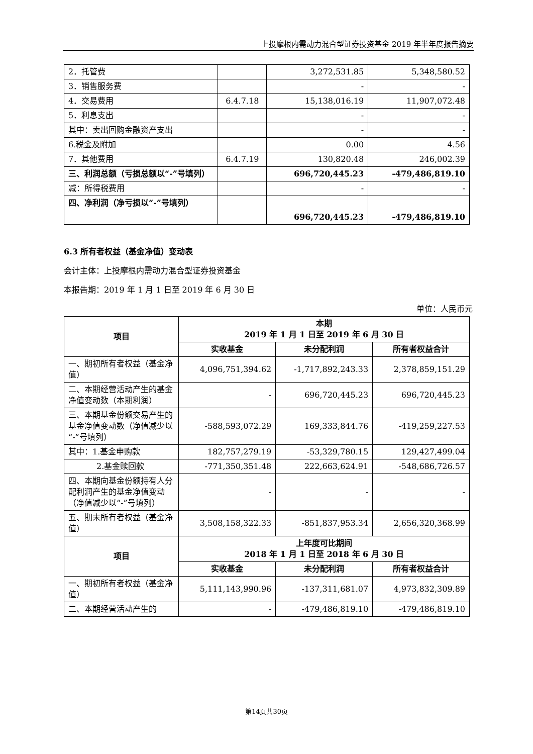上投摩根内需动力混合型证券投资基金 2019 年半年度报告摘要
| 2．托管费 | | 3,272,531.85 | 5,348,580.52 |
| 3．销售服务费 | | - | - |
| 4．交易费用 | 6.4.7.18 | 15,138,016.19 | 11,907,072.48 |
| 5．利息支出 | | - | - |
| 其中：卖出回购金融资产支出 | | - | - |
| 6.税金及附加 | | 0.00 | 4.56 |
| 7．其他费用 | 6.4.7.19 | 130,820.48 | 246,002.39 |
| 三、利润总额（亏损总额以“-”号填列） | | 696,720,445.23 | -479,486,819.10 |
| 减：所得税费用 | | - | - |
| 四、净利润（净亏损以“-”号填列） | | 696,720,445.23 | -479,486,819.10 |
6.3 所有者权益（基金净值）变动表
会计主体：上投摩根内需动力混合型证券投资基金
本报告期：2019 年 1 月 1 日至 2019 年 6 月 30 日
单位：人民币元
| 项目 | 本期 2019 年 1 月 1 日至 2019 年 6 月 30 日 | | |
| | 实收基金 | 未分配利润 | 所有者权益合计 |
| 一、期初所有者权益（基金净值） | 4,096,751,394.62 | -1,717,892,243.33 | 2,378,859,151.29 |
| 二、本期经营活动产生的基金净值变动数（本期利润） | - | 696,720,445.23 | 696,720,445.23 |
| 三、本期基金份额交易产生的基金净值变动数（净值减少以“-”号填列） | -588,593,072.29 | 169,333,844.76 | -419,259,227.53 |
| 其中：1.基金申购款 | 182,757,279.19 | -53,329,780.15 | 129,427,499.04 |
| 2.基金赎回款 | -771,350,351.48 | 222,663,624.91 | -548,686,726.57 |
| 四、本期向基金份额持有人分配利润产生的基金净值变动（净值减少以“-”号填列） | - | - | - |
| 五、期末所有者权益（基金净值） | 3,508,158,322.33 | -851,837,953.34 | 2,656,320,368.99 |
| 项目 | 上年度可比期间 2018 年 1 月 1 日至 2018 年 6 月 30 日 | | |
| | 实收基金 | 未分配利润 | 所有者权益合计 |
| 一、期初所有者权益（基金净值） | 5,111,143,990.96 | -137,311,681.07 | 4,973,832,309.89 |
| 二、本期经营活动产生的 | - | -479,486,819.10 | -479,486,819.10 |
第14页共30页